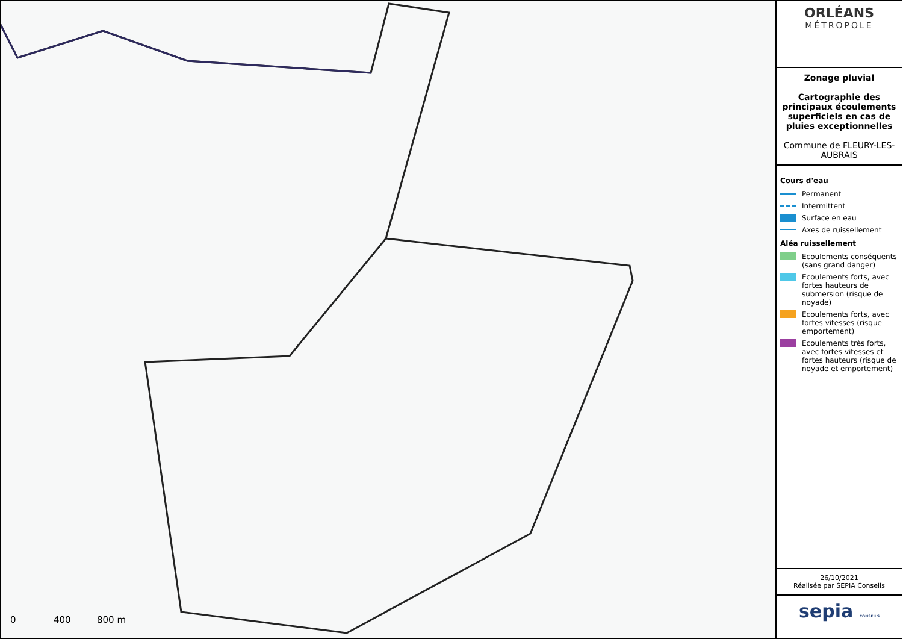0 400 800 m
ORLÉANS
MÉTROPOLE
Zonage pluvial
Cartographie des principaux écoulements superficiels en cas de pluies exceptionnelles
Commune de FLEURY-LES-AUBRAIS
Cours d'eau
Permanent
Intermittent
Surface en eau
Axes de ruissellement
Aléa ruissellement
Ecoulements conséquents (sans grand danger)
Ecoulements forts, avec fortes hauteurs de submersion (risque de noyade)
Ecoulements forts, avec fortes vitesses (risque emportement)
Ecoulements très forts, avec fortes vitesses et fortes hauteurs (risque de noyade et emportement)
26/10/2021
Réalisée par SEPIA Conseils
sepia CONSEILS